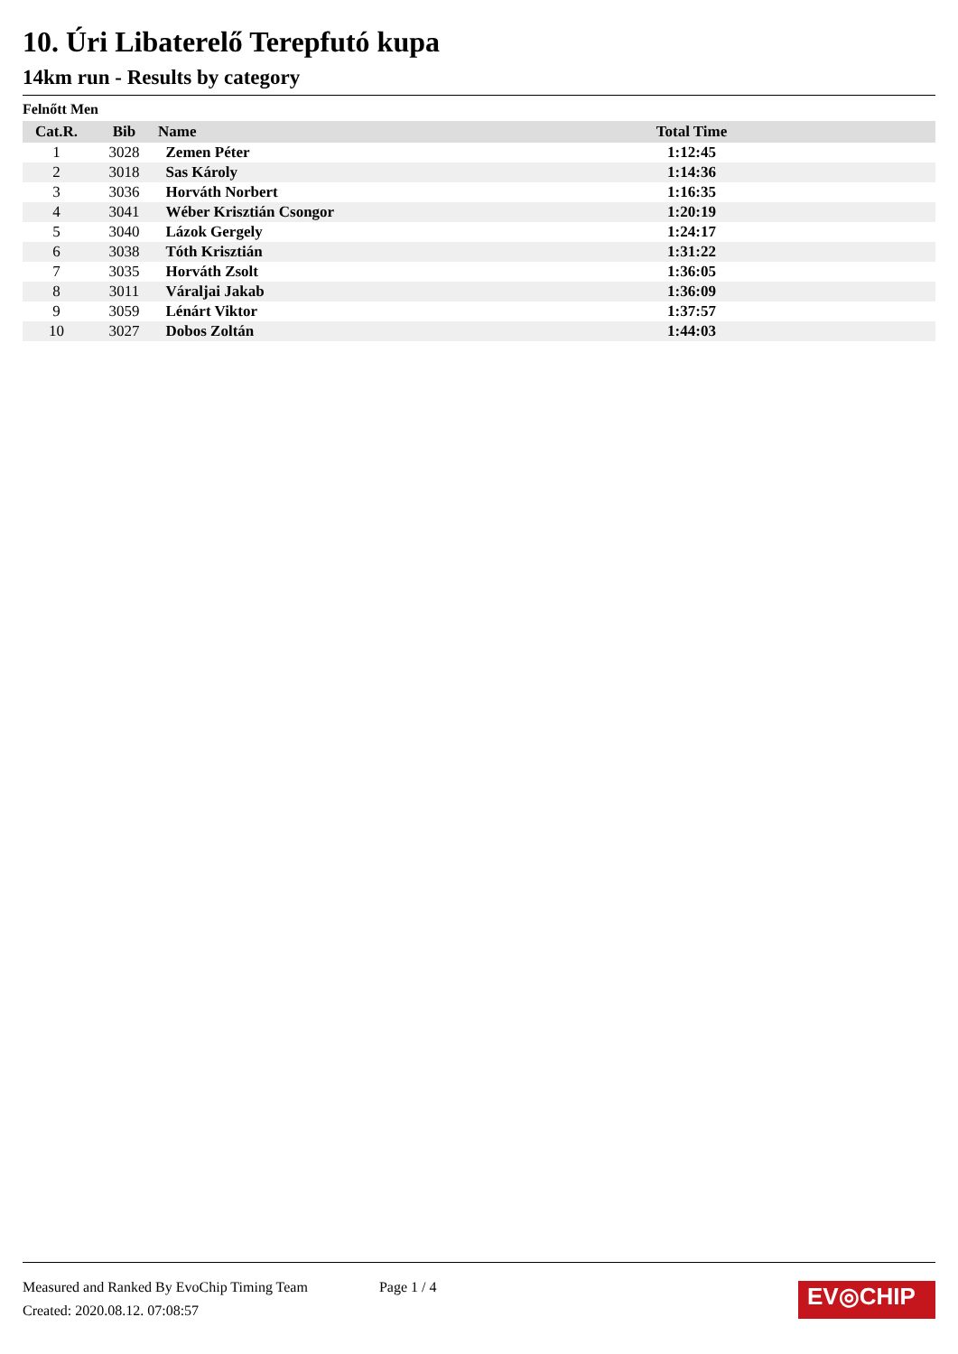10. Úri Libaterelő Terepfutó kupa
14km run - Results by category
Felnőtt Men
| Cat.R. | Bib | Name | Total Time | |
| --- | --- | --- | --- | --- |
| 1 | 3028 | Zemen Péter | 1:12:45 | |
| 2 | 3018 | Sas Károly | 1:14:36 | |
| 3 | 3036 | Horváth Norbert | 1:16:35 | |
| 4 | 3041 | Wéber Krisztián Csongor | 1:20:19 | |
| 5 | 3040 | Lázok Gergely | 1:24:17 | |
| 6 | 3038 | Tóth Krisztián | 1:31:22 | |
| 7 | 3035 | Horváth Zsolt | 1:36:05 | |
| 8 | 3011 | Váraljai Jakab | 1:36:09 | |
| 9 | 3059 | Lénárt Viktor | 1:37:57 | |
| 10 | 3027 | Dobos Zoltán | 1:44:03 | |
Measured and Ranked By EvoChip Timing Team Page 1 / 4
Created: 2020.08.12. 07:08:57
EV◎CHIP